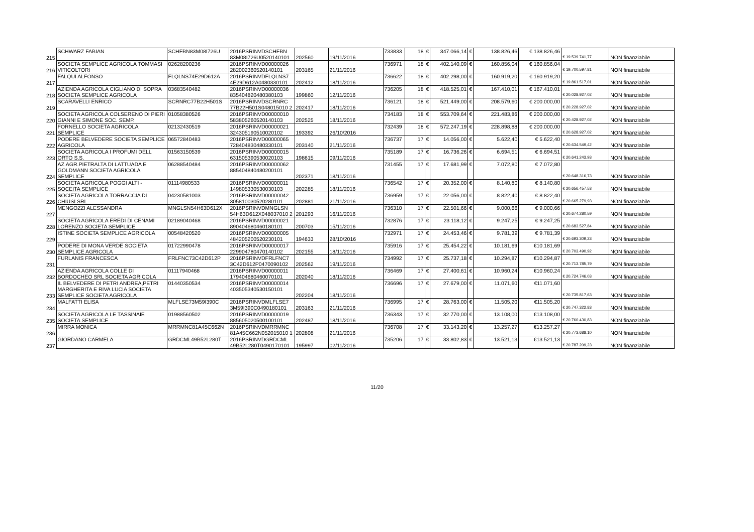| 215 | SCHWARZ FABIAN | SCHFBN83M08I726U | 2016PSRINVDSCHFBN 83M08I726U0520140101 | 202560 | 19/11/2016 | 733833 | 18 | € | 347.066,14 | € | 138.826,46 | € 138.826,46 | € 19.539.741,77 | NON finanziabile |
| 216 | SOCIETA SEMPLICE AGRICOLA TOMMASI VITICOLTORI | 02628200236 | 2016PSRINVD00000026 282002360520140101 | 203165 | 21/11/2016 | 736971 | 18 | € | 402.140,09 | € | 160.856,04 | € 160.856,04 | € 19.700.597,81 | NON finanziabile |
| 217 | FALQUI ALFONSO | FLQLNS74E29D612A | 2016PSRINVDFLQLNS7 4E29D612A0480330101 | 202412 | 18/11/2016 | 736622 | 18 | € | 402.298,00 | € | 160.919,20 | € 160.919,20 | € 19.861.517,01 | NON finanziabile |
| 218 | AZIENDA AGRICOLA CIGLIANO DI SOPRA SOCIETA SEMPLICE AGRICOLA | 03683540482 | 2016PSRINVD00000036 835404820480380103 | 199860 | 12/11/2016 | 736205 | 18 | € | 418.525,01 | € | 167.410,01 | € 167.410,01 | € 20.028.927,02 | NON finanziabile |
| 219 | SCARAVELLI ENRICO | SCRNRC77B22H501S | 2016PSRINVDSCRNRC 77B22H501S048015010 2 | 202417 | 18/11/2016 | 736121 | 18 | € | 521.449,00 | € | 208.579,60 | € 200.000,00 | € 20.228.927,02 | NON finanziabile |
| 220 | SOCIETA AGRICOLA COLSERENO DI PIERI GIANNI E SIMONE SOC. SEMP. | 01058380526 | 2016PSRINVD00000010 583805260520140103 | 202525 | 18/11/2016 | 734183 | 18 | € | 553.709,64 | € | 221.483,86 | € 200.000,00 | € 20.428.927,02 | NON finanziabile |
| 221 | FORNELLO SOCIETA AGRICOLA SEMPLICE | 02132430519 | 2016PSRINVD00000021 324305190510020102 | 193392 | 26/10/2016 | 732439 | 18 | € | 572.247,19 | € | 228.898,88 | € 200.000,00 | € 20.628.927,02 | NON finanziabile |
| 222 | PODERE BELVEDERE SOCIETA SEMPLICE AGRICOLA | 06572840483 | 2016PSRINVD00000065 728404830480330101 | 203140 | 21/11/2016 | 736737 | 17 | € | 14.056,00 | € | 5.622,40 | € 5.622,40 | € 20.634.549,42 | NON finanziabile |
| 223 | SOCIETA AGRICOLA I PROFUMI DELL ORTO S.S. | 01563150539 | 2016PSRINVD00000015 631505390530020103 | 198615 | 09/11/2016 | 735189 | 17 | € | 16.736,26 | € | 6.694,51 | € 6.694,51 | € 20.641.243,93 | NON finanziabile |
| 224 | AZ.AGR.PIETRALTA DI LATTUADA E GOLDMANN SOCIETA AGRICOLA SEMPLICE | 06288540484 | 2016PSRINVD00000062 885404840480200101 | 202371 | 18/11/2016 | 731455 | 17 | € | 17.681,99 | € | 7.072,80 | € 7.072,80 | € 20.648.316,73 | NON finanziabile |
| 225 | SOCIETA AGRICOLA POGGI ALTI - SOCEITA SEMPLICE | 01114980533 | 2016PSRINVD00000011 149805330530030103 | 202285 | 18/11/2016 | 736542 | 17 | € | 20.352,00 | € | 8.140,80 | € 8.140,80 | € 20.656.457,53 | NON finanziabile |
| 226 | SOCIETA AGRICOLA TORRACCIA DI CHIUSI SRL | 04230581003 | 2016PSRINVD00000042 305810030520280101 | 202881 | 21/11/2016 | 736959 | 17 | € | 22.056,00 | € | 8.822,40 | € 8.822,40 | € 20.665.279,93 | NON finanziabile |
| 227 | MENGOZZI ALESSANDRA | MNGLSN54H63D612X | 2016PSRINVDMNGLSN 54H63D612X048037010 2 | 201293 | 16/11/2016 | 736310 | 17 | € | 22.501,66 | € | 9.000,66 | € 9.000,66 | € 20.674.280,59 | NON finanziabile |
| 228 | SOCIETA AGRICOLA EREDI DI CENAMI LORENZO SOCIETA SEMPLICE | 02189040468 | 2016PSRINVD00000021 890404680460180101 | 200703 | 15/11/2016 | 732876 | 17 | € | 23.118,12 | € | 9.247,25 | € 9.247,25 | € 20.683.527,84 | NON finanziabile |
| 229 | ISTINE SOCIETA SEMPLICE AGRICOLA | 00548420520 | 2016PSRINVD00000005 484205200520230101 | 194633 | 28/10/2016 | 732971 | 17 | € | 24.453,46 | € | 9.781,39 | € 9.781,39 | € 20.693.309,23 | NON finanziabile |
| 230 | PODERE DI MONA VERDE SOCIETA SEMPLICE AGRICOLA | 01722990478 | 2016PSRINVD00000017 229904780470140102 | 202155 | 18/11/2016 | 735916 | 17 | € | 25.454,22 | € | 10.181,69 | €10.181,69 | € 20.703.490,92 | NON finanziabile |
| 231 | FURLANIS FRANCESCA | FRLFNC73C42D612P | 2016PSRINVDFRLFNC7 3C42D612P0470090102 | 202562 | 19/11/2016 | 734992 | 17 | € | 25.737,18 | € | 10.294,87 | €10.294,87 | € 20.713.785,79 | NON finanziabile |
| 232 | AZIENDA AGRICOLA COLLE DI BORDOCHEO SRL SOCIETA AGRICOLA | 01117940468 | 2016PSRINVD00000011 179404680460070101 | 202040 | 18/11/2016 | 736469 | 17 | € | 27.400,61 | € | 10.960,24 | €10.960,24 | € 20.724.746,03 | NON finanziabile |
| 233 | IL BELVEDERE DI PETRI ANDREA,PETRI MARGHERITA E RIVA LUCIA SOCIETA SEMPLICE SOCIETA AGRICOLA | 01440350534 | 2016PSRINVD00000014 403505340530150101 | 202204 | 18/11/2016 | 736696 | 17 | € | 27.679,00 | € | 11.071,60 | €11.071,60 | € 20.735.817,63 | NON finanziabile |
| 234 | MALFATTI ELISA | MLFLSE73M59I390C | 2016PSRINVDMLFLSE7 3M59I390C0490180101 | 203163 | 21/11/2016 | 736995 | 17 | € | 28.763,00 | € | 11.505,20 | €11.505,20 | € 20.747.322,83 | NON finanziabile |
| 235 | SOCIETA AGRICOLA LE TASSINAIE SOCIETA SEMPLICE | 01988560502 | 2016PSRINVD00000019 885605020500100101 | 202487 | 18/11/2016 | 736343 | 17 | € | 32.770,00 | € | 13.108,00 | €13.108,00 | € 20.760.430,83 | NON finanziabile |
| 236 | MIRRA MONICA | MRRMNC81A45C662N | 2016PSRINVDMRRMNC 81A45C662N052015010 1 | 202808 | 21/11/2016 | 736708 | 17 | € | 33.143,20 | € | 13.257,27 | €13.257,27 | € 20.773.688,10 | NON finanziabile |
| 237 | GIORDANO CARMELA | GRDCML49B52L280T | 2016PSRINVDGRDCML 49B52L280T0490170101 | 195997 | 02/11/2016 | 735206 | 17 | € | 33.802,83 | € | 13.521,13 | €13.521,13 | € 20.787.209,23 | NON finanziabile |
11/20